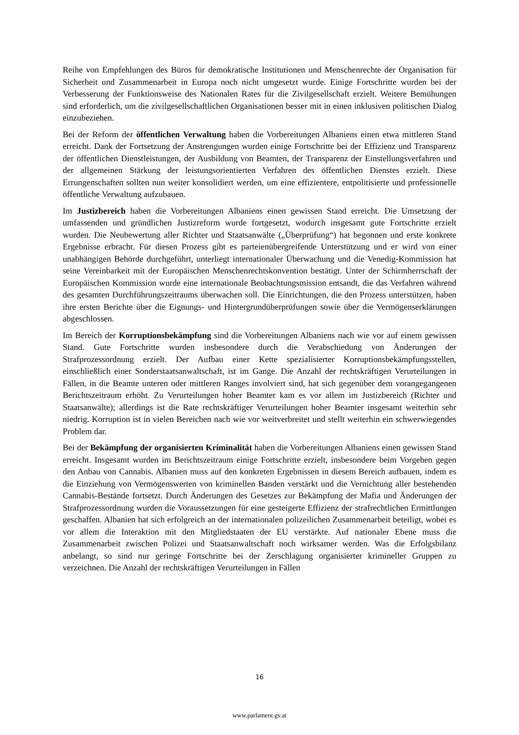Reihe von Empfehlungen des Büros für demokratische Institutionen und Menschenrechte der Organisation für Sicherheit und Zusammenarbeit in Europa noch nicht umgesetzt wurde. Einige Fortschritte wurden bei der Verbesserung der Funktionsweise des Nationalen Rates für die Zivilgesellschaft erzielt. Weitere Bemühungen sind erforderlich, um die zivilgesellschaftlichen Organisationen besser mit in einen inklusiven politischen Dialog einzubeziehen.
Bei der Reform der öffentlichen Verwaltung haben die Vorbereitungen Albaniens einen etwa mittleren Stand erreicht. Dank der Fortsetzung der Anstrengungen wurden einige Fortschritte bei der Effizienz und Transparenz der öffentlichen Dienstleistungen, der Ausbildung von Beamten, der Transparenz der Einstellungsverfahren und der allgemeinen Stärkung der leistungsorientierten Verfahren des öffentlichen Dienstes erzielt. Diese Errungenschaften sollten nun weiter konsolidiert werden, um eine effizientere, entpolitisierte und professionelle öffentliche Verwaltung aufzubauen.
Im Justizbereich haben die Vorbereitungen Albaniens einen gewissen Stand erreicht. Die Umsetzung der umfassenden und gründlichen Justizreform wurde fortgesetzt, wodurch insgesamt gute Fortschritte erzielt wurden. Die Neubewertung aller Richter und Staatsanwälte („Überprüfung“) hat begonnen und erste konkrete Ergebnisse erbracht. Für diesen Prozess gibt es parteienübergreifende Unterstützung und er wird von einer unabhängigen Behörde durchgeführt, unterliegt internationaler Überwachung und die Venedig-Kommission hat seine Vereinbarkeit mit der Europäischen Menschenrechtskonvention bestätigt. Unter der Schirmherrschaft der Europäischen Kommission wurde eine internationale Beobachtungsmission entsandt, die das Verfahren während des gesamten Durchführungszeitraums überwachen soll. Die Einrichtungen, die den Prozess unterstützen, haben ihre ersten Berichte über die Eignungs- und Hintergrundüberprüfungen sowie über die Vermögenserklärungen abgeschlossen.
Im Bereich der Korruptionsbekämpfung sind die Vorbereitungen Albaniens nach wie vor auf einem gewissen Stand. Gute Fortschritte wurden insbesondere durch die Verabschiedung von Änderungen der Strafprozessordnung erzielt. Der Aufbau einer Kette spezialisierter Korruptionsbekämpfungsstellen, einschließlich einer Sonderstaatsanwaltschaft, ist im Gange. Die Anzahl der rechtskräftigen Verurteilungen in Fällen, in die Beamte unteren oder mittleren Ranges involviert sind, hat sich gegenüber dem vorangegangenen Berichtszeitraum erhöht. Zu Verurteilungen hoher Beamter kam es vor allem im Justizbereich (Richter und Staatsanwälte); allerdings ist die Rate rechtskräftiger Verurteilungen hoher Beamter insgesamt weiterhin sehr niedrig. Korruption ist in vielen Bereichen nach wie vor weitverbreitet und stellt weiterhin ein schwerwiegendes Problem dar.
Bei der Bekämpfung der organisierten Kriminalität haben die Vorbereitungen Albaniens einen gewissen Stand erreicht. Insgesamt wurden im Berichtszeitraum einige Fortschritte erzielt, insbesondere beim Vorgehen gegen den Anbau von Cannabis. Albanien muss auf den konkreten Ergebnissen in diesem Bereich aufbauen, indem es die Einziehung von Vermögenswerten von kriminellen Banden verstärkt und die Vernichtung aller bestehenden Cannabis-Bestände fortsetzt. Durch Änderungen des Gesetzes zur Bekämpfung der Mafia und Änderungen der Strafprozessordnung wurden die Voraussetzungen für eine gesteigerte Effizienz der strafrechtlichen Ermittlungen geschaffen. Albanien hat sich erfolgreich an der internationalen polizeilichen Zusammenarbeit beteiligt, wobei es vor allem die Interaktion mit den Mitgliedstaaten der EU verstärkte. Auf nationaler Ebene muss die Zusammenarbeit zwischen Polizei und Staatsanwaltschaft noch wirksamer werden. Was die Erfolgsbilanz anbelangt, so sind nur geringe Fortschritte bei der Zerschlagung organisierter krimineller Gruppen zu verzeichnen. Die Anzahl der rechtskräftigen Verurteilungen in Fällen
16
www.parlament.gv.at